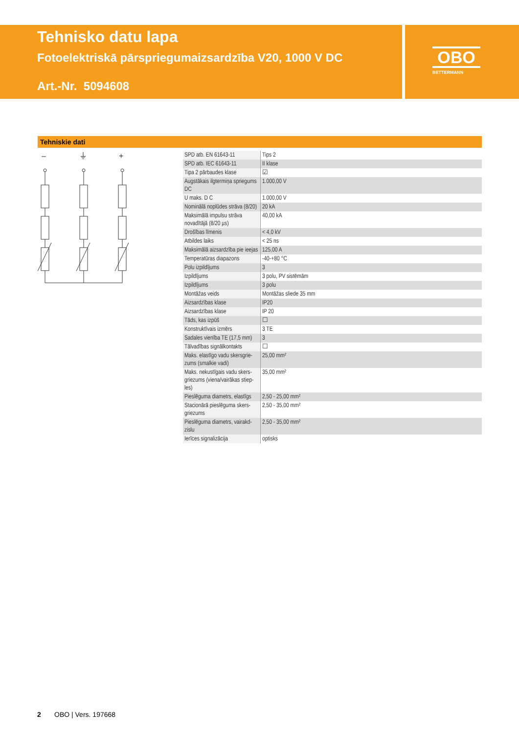Tehnisko datu lapa
Fotoelektriskā pārspriegumaizsardzība V20, 1000 V DC
Art.-Nr. 5094608
OBO
BETTERMANN
Tehniskie dati
–
⏚
+
| SPD atb. EN 61643-11 | Tips 2 |
| SPD atb. IEC 61643-11 | II klase |
| Tipa 2 pārbaudes klase | ☑ |
| Augstākais ilgtermiņa spriegums DC | 1.000,00 V |
| U maks. D C | 1.000,00 V |
| Nominālā noplūdes strāva (8/20) | 20 kA |
| Maksimālā impulsu strāva novadītājā (8/20 µs) | 40,00 kA |
| Drošības līmenis | < 4,0 kV |
| Atbildes laiks | < 25 ns |
| Maksimālā aizsardzība pie ieejas | 125,00 A |
| Temperatūras diapazons | -40-+80 °C |
| Polu izpildījums | 3 |
| Izpildījums | 3 polu, PV sistēmām |
| Izpildījums | 3 polu |
| Montāžas veids | Montāžas sliede 35 mm |
| Aizsardzības klase | IP20 |
| Aizsardzības klase | IP 20 |
| Tāds, kas izpūš | ☐ |
| Konstruktīvais izmērs | 3 TE |
| Sadales vienība TE (17,5 mm) | 3 |
| Tālvadības signālkontakts | ☐ |
| Maks. elastīgo vadu skersgrie-zums (smalkie vadi) | 25,00 mm² |
| Maks. nekustīgais vadu skers-griezums (viena/vairākas stiep-les) | 35,00 mm² |
| Pieslēguma diametrs, elastīgs | 2,50 - 25,00 mm² |
| Stacionārā pieslēguma skers-griezums | 2,50 - 35,00 mm² |
| Pieslēguma diametrs, vairakd-zislu | 2,50 - 35,00 mm² |
| Ierīces signalizācija | optisks |
2 OBO | Vers. 197668